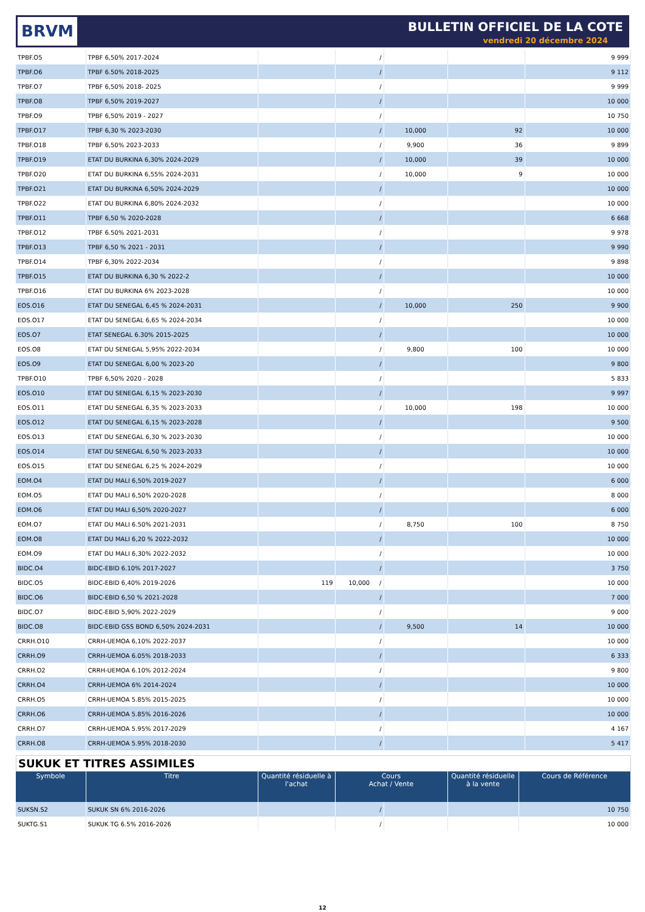BRVM BULLETIN OFFICIEL DE LA COTE
vendredi 20 décembre 2024
| TPBF.O5 | TPBF 6,50% 2017-2024 | | / | | | 9 999 |
| TPBF.O6 | TPBF 6.50% 2018-2025 | | / | | | 9 112 |
| TPBF.O7 | TPBF 6,50% 2018- 2025 | | / | | | 9 999 |
| TPBF.O8 | TPBF 6,50% 2019-2027 | | / | | | 10 000 |
| TPBF.O9 | TPBF 6,50% 2019 - 2027 | | / | | | 10 750 |
| TPBF.O17 | TPBF 6,30 % 2023-2030 | | / | 10,000 | 92 | 10 000 |
| TPBF.O18 | TPBF 6,50% 2023-2033 | | / | 9,900 | 36 | 9 899 |
| TPBF.O19 | ETAT DU BURKINA 6,30% 2024-2029 | | / | 10,000 | 39 | 10 000 |
| TPBF.O20 | ETAT DU BURKINA 6,55% 2024-2031 | | / | 10,000 | 9 | 10 000 |
| TPBF.O21 | ETAT DU BURKINA 6,50% 2024-2029 | | / | | | 10 000 |
| TPBF.O22 | ETAT DU BURKINA 6,80% 2024-2032 | | / | | | 10 000 |
| TPBF.O11 | TPBF 6,50 % 2020-2028 | | / | | | 6 668 |
| TPBF.O12 | TPBF 6.50% 2021-2031 | | / | | | 9 978 |
| TPBF.O13 | TPBF 6,50 % 2021 - 2031 | | / | | | 9 990 |
| TPBF.O14 | TPBF 6,30% 2022-2034 | | / | | | 9 898 |
| TPBF.O15 | ETAT DU BURKINA 6,30 % 2022-2 | | / | | | 10 000 |
| TPBF.O16 | ETAT DU BURKINA 6% 2023-2028 | | / | | | 10 000 |
| EOS.O16 | ETAT DU SENEGAL 6,45 % 2024-2031 | | / | 10,000 | 250 | 9 900 |
| EOS.O17 | ETAT DU SENEGAL 6,65 % 2024-2034 | | / | | | 10 000 |
| EOS.O7 | ETAT SENEGAL 6.30% 2015-2025 | | / | | | 10 000 |
| EOS.O8 | ETAT DU SENEGAL 5,95% 2022-2034 | | / | 9,800 | 100 | 10 000 |
| EOS.O9 | ETAT DU SENEGAL 6,00 % 2023-20 | | / | | | 9 800 |
| TPBF.O10 | TPBF 6,50% 2020 - 2028 | | / | | | 5 833 |
| EOS.O10 | ETAT DU SENEGAL 6,15 % 2023-2030 | | / | | | 9 997 |
| EOS.O11 | ETAT DU SENEGAL 6,35 % 2023-2033 | | / | 10,000 | 198 | 10 000 |
| EOS.O12 | ETAT DU SENEGAL 6,15 % 2023-2028 | | / | | | 9 500 |
| EOS.O13 | ETAT DU SENEGAL 6,30 % 2023-2030 | | / | | | 10 000 |
| EOS.O14 | ETAT DU SENEGAL 6,50 % 2023-2033 | | / | | | 10 000 |
| EOS.O15 | ETAT DU SENEGAL 6,25 % 2024-2029 | | / | | | 10 000 |
| EOM.O4 | ETAT DU MALI 6,50% 2019-2027 | | / | | | 6 000 |
| EOM.O5 | ETAT DU MALI 6,50% 2020-2028 | | / | | | 8 000 |
| EOM.O6 | ETAT DU MALI 6,50% 2020-2027 | | / | | | 6 000 |
| EOM.O7 | ETAT DU MALI 6.50% 2021-2031 | | / | 8,750 | 100 | 8 750 |
| EOM.O8 | ETAT DU MALI 6,20 % 2022-2032 | | / | | | 10 000 |
| EOM.O9 | ETAT DU MALI 6,30% 2022-2032 | | / | | | 10 000 |
| BIDC.O4 | BIDC-EBID 6.10% 2017-2027 | | / | | | 3 750 |
| BIDC.O5 | BIDC-EBID 6,40% 2019-2026 | 119 | 10,000 / | | | 10 000 |
| BIDC.O6 | BIDC-EBID 6,50 % 2021-2028 | | / | | | 7 000 |
| BIDC.O7 | BIDC-EBID 5,90% 2022-2029 | | / | | | 9 000 |
| BIDC.O8 | BIDC-EBID GSS BOND 6,50% 2024-2031 | | / | 9,500 | 14 | 10 000 |
| CRRH.O10 | CRRH-UEMOA 6,10% 2022-2037 | | / | | | 10 000 |
| CRRH.O9 | CRRH-UEMOA 6.05% 2018-2033 | | / | | | 6 333 |
| CRRH.O2 | CRRH-UEMOA 6.10% 2012-2024 | | / | | | 9 800 |
| CRRH.O4 | CRRH-UEMOA 6% 2014-2024 | | / | | | 10 000 |
| CRRH.O5 | CRRH-UEMOA 5.85% 2015-2025 | | / | | | 10 000 |
| CRRH.O6 | CRRH-UEMOA 5.85% 2016-2026 | | / | | | 10 000 |
| CRRH.O7 | CRRH-UEMOA 5.95% 2017-2029 | | / | | | 4 167 |
| CRRH.O8 | CRRH-UEMOA 5.95% 2018-2030 | | / | | | 5 417 |
SUKUK ET TITRES ASSIMILES
| Symbole | Titre | Quantité résiduelle à l'achat | Cours Achat / Vente | | Quantité résiduelle à la vente | Cours de Référence |
| --- | --- | --- | --- | --- | --- | --- |
| SUKSN.S2 | SUKUK SN 6% 2016-2026 | | / | | | 10 750 |
| SUKTG.S1 | SUKUK TG 6.5% 2016-2026 | | / | | | 10 000 |
12